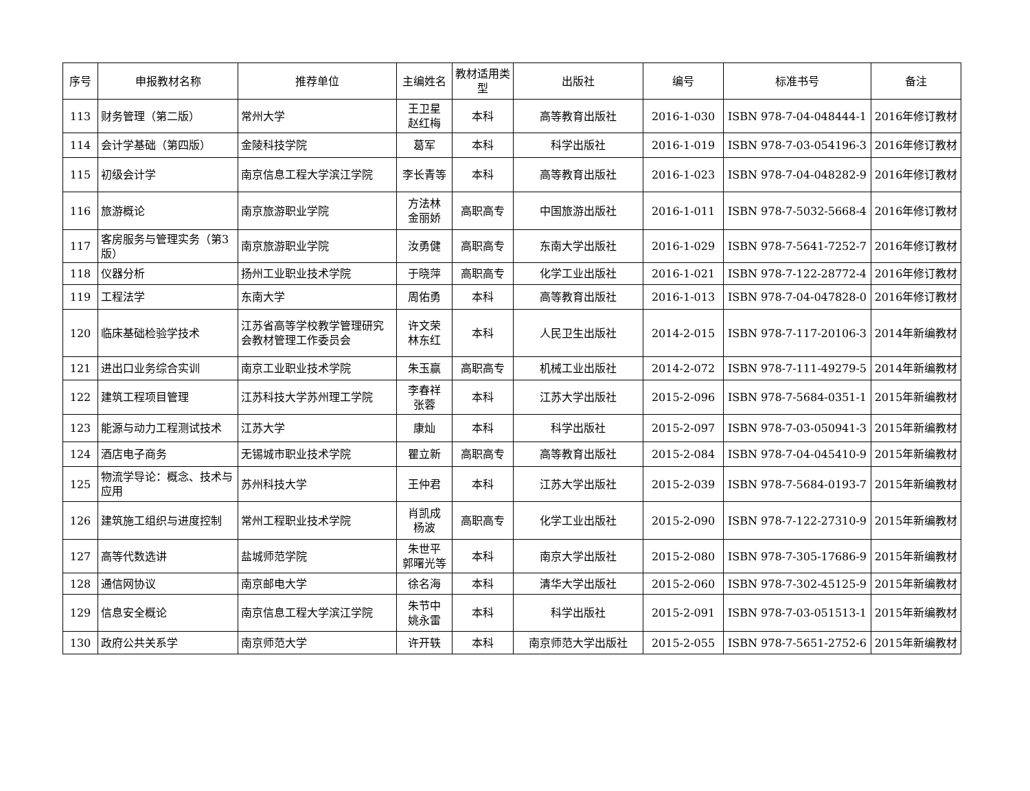| 序号 | 申报教材名称 | 推荐单位 | 主编姓名 | 教材适用类型 | 出版社 | 编号 | 标准书号 | 备注 |
| --- | --- | --- | --- | --- | --- | --- | --- | --- |
| 113 | 财务管理（第二版） | 常州大学 | 王卫星 赵红梅 | 本科 | 高等教育出版社 | 2016-1-030 | ISBN 978-7-04-048444-1 | 2016年修订教材 |
| 114 | 会计学基础（第四版） | 金陵科技学院 | 葛军 | 本科 | 科学出版社 | 2016-1-019 | ISBN 978-7-03-054196-3 | 2016年修订教材 |
| 115 | 初级会计学 | 南京信息工程大学滨江学院 | 李长青等 | 本科 | 高等教育出版社 | 2016-1-023 | ISBN 978-7-04-048282-9 | 2016年修订教材 |
| 116 | 旅游概论 | 南京旅游职业学院 | 方法林 金丽娇 | 高职高专 | 中国旅游出版社 | 2016-1-011 | ISBN 978-7-5032-5668-4 | 2016年修订教材 |
| 117 | 客房服务与管理实务（第3版） | 南京旅游职业学院 | 汝勇健 | 高职高专 | 东南大学出版社 | 2016-1-029 | ISBN 978-7-5641-7252-7 | 2016年修订教材 |
| 118 | 仪器分析 | 扬州工业职业技术学院 | 于晓萍 | 高职高专 | 化学工业出版社 | 2016-1-021 | ISBN 978-7-122-28772-4 | 2016年修订教材 |
| 119 | 工程法学 | 东南大学 | 周佑勇 | 本科 | 高等教育出版社 | 2016-1-013 | ISBN 978-7-04-047828-0 | 2016年修订教材 |
| 120 | 临床基础检验学技术 | 江苏省高等学校教学管理研究会教材管理工作委员会 | 许文荣 林东红 | 本科 | 人民卫生出版社 | 2014-2-015 | ISBN 978-7-117-20106-3 | 2014年新编教材 |
| 121 | 进出口业务综合实训 | 南京工业职业技术学院 | 朱玉赢 | 高职高专 | 机械工业出版社 | 2014-2-072 | ISBN 978-7-111-49279-5 | 2014年新编教材 |
| 122 | 建筑工程项目管理 | 江苏科技大学苏州理工学院 | 李春祥 张蓉 | 本科 | 江苏大学出版社 | 2015-2-096 | ISBN 978-7-5684-0351-1 | 2015年新编教材 |
| 123 | 能源与动力工程测试技术 | 江苏大学 | 康灿 | 本科 | 科学出版社 | 2015-2-097 | ISBN 978-7-03-050941-3 | 2015年新编教材 |
| 124 | 酒店电子商务 | 无锡城市职业技术学院 | 瞿立新 | 高职高专 | 高等教育出版社 | 2015-2-084 | ISBN 978-7-04-045410-9 | 2015年新编教材 |
| 125 | 物流学导论：概念、技术与应用 | 苏州科技大学 | 王仲君 | 本科 | 江苏大学出版社 | 2015-2-039 | ISBN 978-7-5684-0193-7 | 2015年新编教材 |
| 126 | 建筑施工组织与进度控制 | 常州工程职业技术学院 | 肖凯成 杨波 | 高职高专 | 化学工业出版社 | 2015-2-090 | ISBN 978-7-122-27310-9 | 2015年新编教材 |
| 127 | 高等代数选讲 | 盐城师范学院 | 朱世平 郭曙光等 | 本科 | 南京大学出版社 | 2015-2-080 | ISBN 978-7-305-17686-9 | 2015年新编教材 |
| 128 | 通信网协议 | 南京邮电大学 | 徐名海 | 本科 | 清华大学出版社 | 2015-2-060 | ISBN 978-7-302-45125-9 | 2015年新编教材 |
| 129 | 信息安全概论 | 南京信息工程大学滨江学院 | 朱节中 姚永雷 | 本科 | 科学出版社 | 2015-2-091 | ISBN 978-7-03-051513-1 | 2015年新编教材 |
| 130 | 政府公共关系学 | 南京师范大学 | 许开轶 | 本科 | 南京师范大学出版社 | 2015-2-055 | ISBN 978-7-5651-2752-6 | 2015年新编教材 |